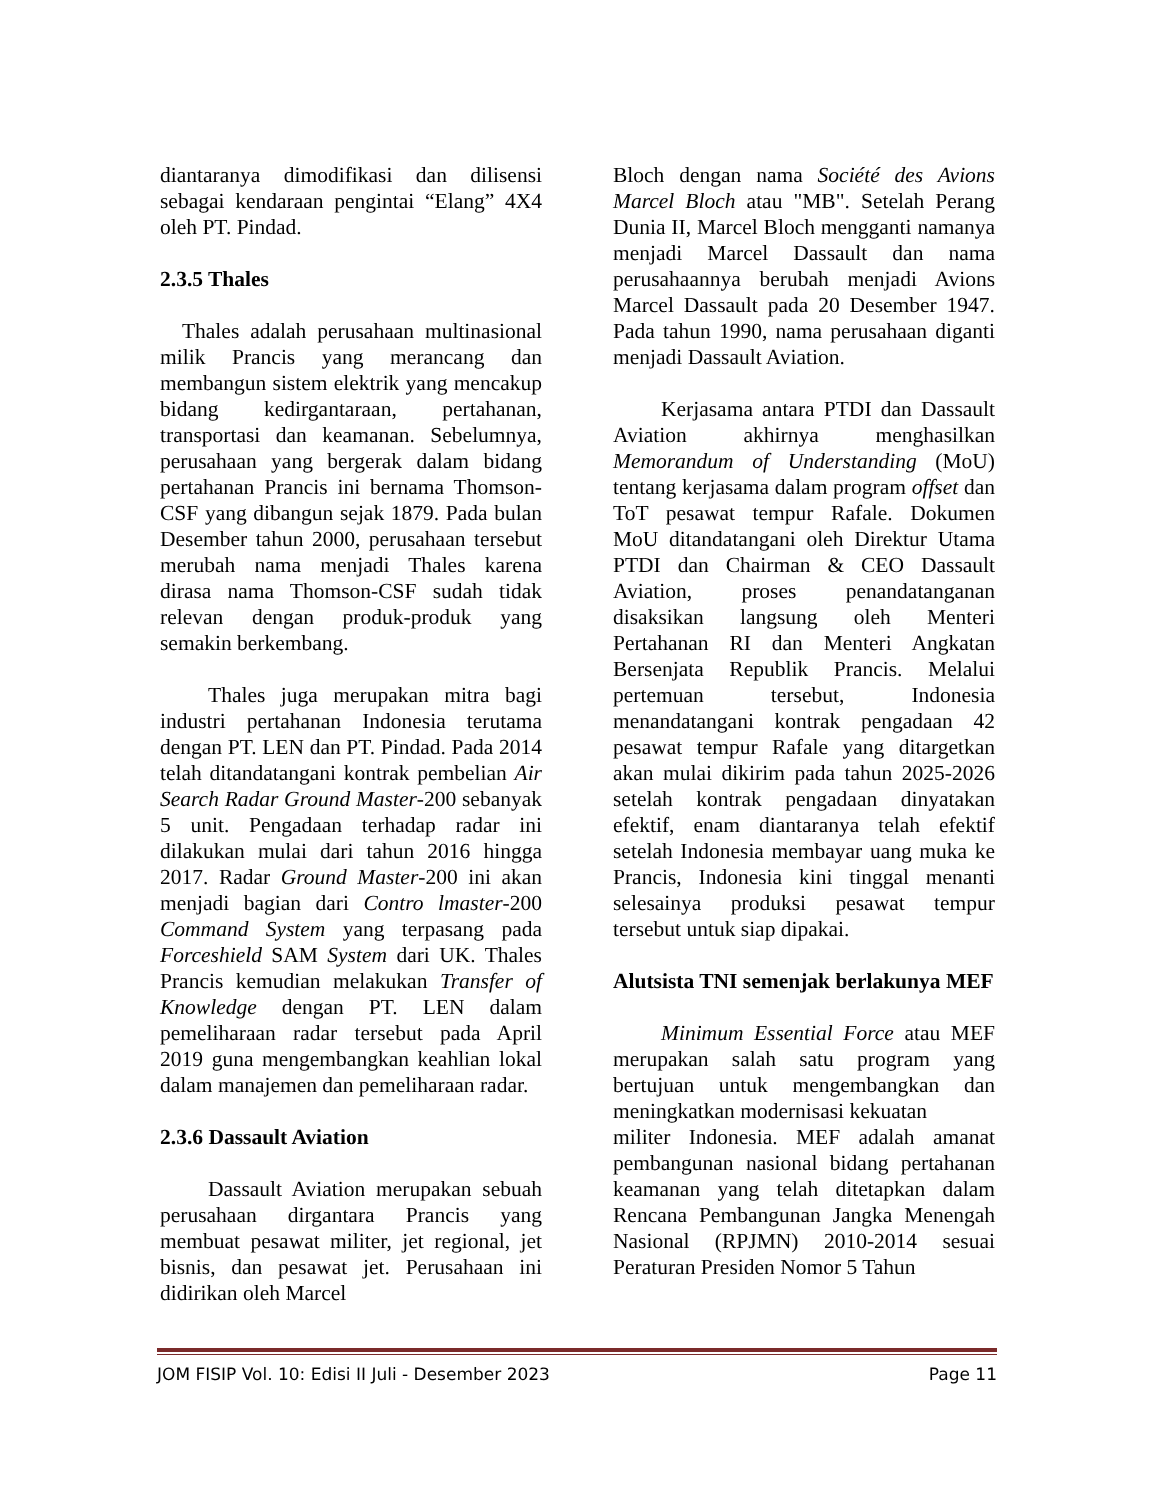diantaranya dimodifikasi dan dilisensi sebagai kendaraan pengintai “Elang” 4X4 oleh PT. Pindad.
2.3.5 Thales
Thales adalah perusahaan multinasional milik Prancis yang merancang dan membangun sistem elektrik yang mencakup bidang kedirgantaraan, pertahanan, transportasi dan keamanan. Sebelumnya, perusahaan yang bergerak dalam bidang pertahanan Prancis ini bernama Thomson-CSF yang dibangun sejak 1879. Pada bulan Desember tahun 2000, perusahaan tersebut merubah nama menjadi Thales karena dirasa nama Thomson-CSF sudah tidak relevan dengan produk-produk yang semakin berkembang.
Thales juga merupakan mitra bagi industri pertahanan Indonesia terutama dengan PT. LEN dan PT. Pindad. Pada 2014 telah ditandatangani kontrak pembelian Air Search Radar Ground Master-200 sebanyak 5 unit. Pengadaan terhadap radar ini dilakukan mulai dari tahun 2016 hingga 2017. Radar Ground Master-200 ini akan menjadi bagian dari Contro lmaster-200 Command System yang terpasang pada Forceshield SAM System dari UK. Thales Prancis kemudian melakukan Transfer of Knowledge dengan PT. LEN dalam pemeliharaan radar tersebut pada April 2019 guna mengembangkan keahlian lokal dalam manajemen dan pemeliharaan radar.
2.3.6 Dassault Aviation
Dassault Aviation merupakan sebuah perusahaan dirgantara Prancis yang membuat pesawat militer, jet regional, jet bisnis, dan pesawat jet. Perusahaan ini didirikan oleh Marcel
Bloch dengan nama Société des Avions Marcel Bloch atau "MB". Setelah Perang Dunia II, Marcel Bloch mengganti namanya menjadi Marcel Dassault dan nama perusahaannya berubah menjadi Avions Marcel Dassault pada 20 Desember 1947. Pada tahun 1990, nama perusahaan diganti menjadi Dassault Aviation.
Kerjasama antara PTDI dan Dassault Aviation akhirnya menghasilkan Memorandum of Understanding (MoU) tentang kerjasama dalam program offset dan ToT pesawat tempur Rafale. Dokumen MoU ditandatangani oleh Direktur Utama PTDI dan Chairman & CEO Dassault Aviation, proses penandatanganan disaksikan langsung oleh Menteri Pertahanan RI dan Menteri Angkatan Bersenjata Republik Prancis. Melalui pertemuan tersebut, Indonesia menandatangani kontrak pengadaan 42 pesawat tempur Rafale yang ditargetkan akan mulai dikirim pada tahun 2025-2026 setelah kontrak pengadaan dinyatakan efektif, enam diantaranya telah efektif setelah Indonesia membayar uang muka ke Prancis, Indonesia kini tinggal menanti selesainya produksi pesawat tempur tersebut untuk siap dipakai.
Alutsista TNI semenjak berlakunya MEF
Minimum Essential Force atau MEF merupakan salah satu program yang bertujuan untuk mengembangkan dan meningkatkan modernisasi kekuatan
militer Indonesia. MEF adalah amanat pembangunan nasional bidang pertahanan keamanan yang telah ditetapkan dalam Rencana Pembangunan Jangka Menengah Nasional (RPJMN) 2010-2014 sesuai Peraturan Presiden Nomor 5 Tahun
JOM FISIP Vol. 10: Edisi II Juli - Desember 2023 Page 11